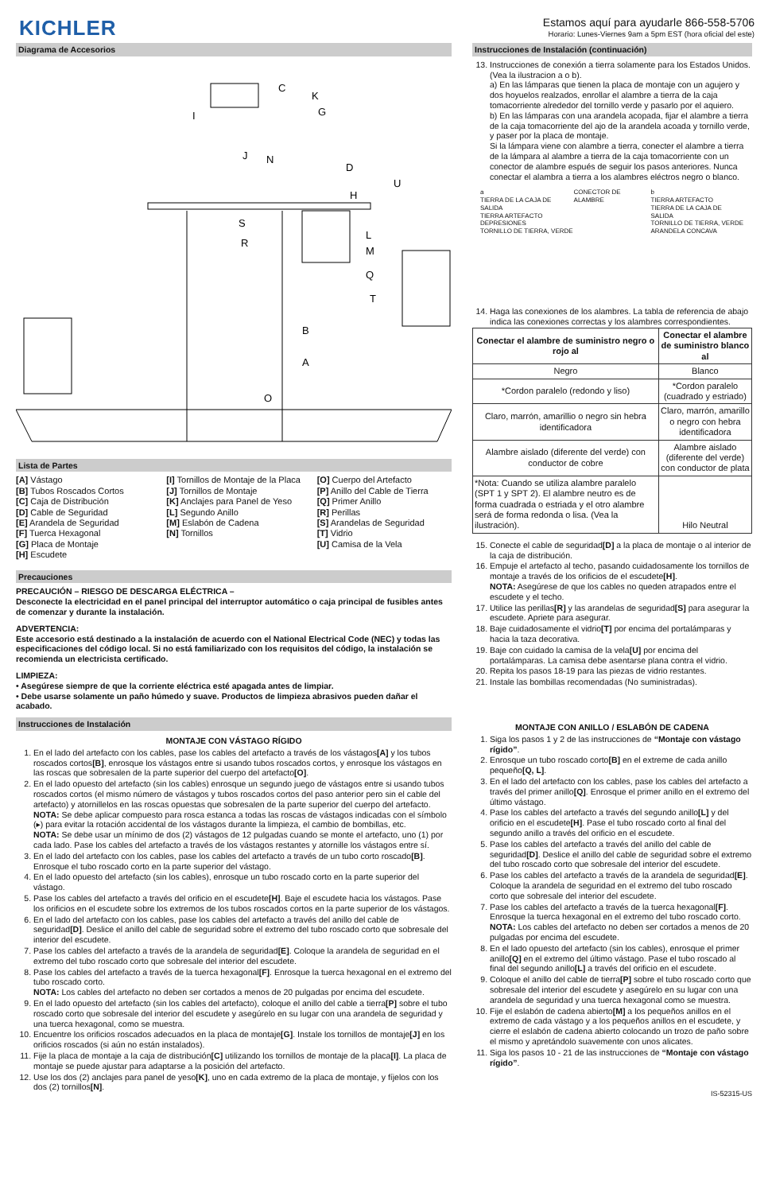KICHLER
Estamos aquí para ayudarle 866-558-5706
Horario: Lunes-Viernes 9am a 5pm EST (hora oficial del este)
Diagrama de Accesorios
C
K
G
I
J
N
D
H
U
S
R
L
M
Q
T
B
A
O
Lista de Partes
[A] Vástago
[B] Tubos Roscados Cortos
[C] Caja de Distribución
[D] Cable de Seguridad
[E] Arandela de Seguridad
[F] Tuerca Hexagonal
[G] Placa de Montaje
[H] Escudete
[I] Tornillos de Montaje de la Placa
[J] Tornillos de Montaje
[K] Anclajes para Panel de Yeso
[L] Segundo Anillo
[M] Eslabón de Cadena
[N] Tornillos
[O] Cuerpo del Artefacto
[P] Anillo del Cable de Tierra
[Q] Primer Anillo
[R] Perillas
[S] Arandelas de Seguridad
[T] Vidrio
[U] Camisa de la Vela
Precauciones
PRECAUCIÓN – RIESGO DE DESCARGA ELÉCTRICA –
Desconecte la electricidad en el panel principal del interruptor automático o caja principal de fusibles antes de comenzar y durante la instalación.
ADVERTENCIA:
Este accesorio está destinado a la instalación de acuerdo con el National Electrical Code (NEC) y todas las especificaciones del código local. Si no está familiarizado con los requisitos del código, la instalación se recomienda un electricista certificado.
LIMPIEZA:
• Asegúrese siempre de que la corriente eléctrica esté apagada antes de limpiar.
• Debe usarse solamente un paño húmedo y suave. Productos de limpieza abrasivos pueden dañar el acabado.
Instrucciones de Instalación
MONTAJE CON VÁSTAGO RÍGIDO
1. En el lado del artefacto con los cables, pase los cables del artefacto a través de los vástagos[A] y los tubos roscados cortos[B], enrosque los vástagos entre si usando tubos roscados cortos, y enrosque los vástagos en las roscas que sobresalen de la parte superior del cuerpo del artefacto[O].
2. En el lado opuesto del artefacto (sin los cables) enrosque un segundo juego de vástagos entre si usando tubos roscados cortos (el mismo número de vástagos y tubos roscados cortos del paso anterior pero sin el cable del artefacto) y atornillelos en las roscas opuestas que sobresalen de la parte superior del cuerpo del artefacto.
NOTA: Se debe aplicar compuesto para rosca estanca a todas las roscas de vástagos indicadas con el símbolo (▸) para evitar la rotación accidental de los vástagos durante la limpieza, el cambio de bombillas, etc.
NOTA: Se debe usar un mínimo de dos (2) vástagos de 12 pulgadas cuando se monte el artefacto, uno (1) por cada lado. Pase los cables del artefacto a través de los vástagos restantes y atornille los vástagos entre sí.
3. En el lado del artefacto con los cables, pase los cables del artefacto a través de un tubo corto roscado[B]. Enrosque el tubo roscado corto en la parte superior del vástago.
4. En el lado opuesto del artefacto (sin los cables), enrosque un tubo roscado corto en la parte superior del vástago.
5. Pase los cables del artefacto a través del orificio en el escudete[H]. Baje el escudete hacia los vástagos. Pase los orificios en el escudete sobre los extremos de los tubos roscados cortos en la parte superior de los vástagos.
6. En el lado del artefacto con los cables, pase los cables del artefacto a través del anillo del cable de seguridad[D]. Deslice el anillo del cable de seguridad sobre el extremo del tubo roscado corto que sobresale del interior del escudete.
7. Pase los cables del artefacto a través de la arandela de seguridad[E]. Coloque la arandela de seguridad en el extremo del tubo roscado corto que sobresale del interior del escudete.
8. Pase los cables del artefacto a través de la tuerca hexagonal[F]. Enrosque la tuerca hexagonal en el extremo del tubo roscado corto.
NOTA: Los cables del artefacto no deben ser cortados a menos de 20 pulgadas por encima del escudete.
9. En el lado opuesto del artefacto (sin los cables del artefacto), coloque el anillo del cable a tierra[P] sobre el tubo roscado corto que sobresale del interior del escudete y asegúrelo en su lugar con una arandela de seguridad y una tuerca hexagonal, como se muestra.
10. Encuentre los orificios roscados adecuados en la placa de montaje[G]. Instale los tornillos de montaje[J] en los orificios roscados (si aún no están instalados).
11. Fije la placa de montaje a la caja de distribución[C] utilizando los tornillos de montaje de la placa[I]. La placa de montaje se puede ajustar para adaptarse a la posición del artefacto.
12. Use los dos (2) anclajes para panel de yeso[K], uno en cada extremo de la placa de montaje, y fíjelos con los dos (2) tornillos[N].
Instrucciones de Instalación (continuación)
13. Instrucciones de conexión a tierra solamente para los Estados Unidos. (Vea la ilustracion a o b).
a) En las lámparas que tienen la placa de montaje con un agujero y dos hoyuelos realzados, enrollar el alambre a tierra de la caja tomacorriente alrededor del tornillo verde y pasarlo por el aquiero.
b) En las lámparas con una arandela acopada, fijar el alambre a tierra de la caja tomacorriente del ajo de la arandela acoada y tornillo verde, y paser por la placa de montaje.
Si la lámpara viene con alambre a tierra, conecter el alambre a tierra de la lámpara al alambre a tierra de la caja tomacorriente con un conector de alambre espués de seguir los pasos anteriores. Nunca conectar el alambra a tierra a los alambres eléctros negro o blanco.
a
TIERRA DE LA CAJA DE SALIDA
TIERRA ARTEFACTO
DEPRESIONES
TORNILLO DE TIERRA, VERDE
CONECTOR DE ALAMBRE b
TIERRA ARTEFACTO
TIERRA DE LA CAJA DE SALIDA
TORNILLO DE TIERRA, VERDE
ARANDELA CONCAVA
14. Haga las conexiones de los alambres. La tabla de referencia de abajo indica las conexiones correctas y los alambres correspondientes.
| Conectar el alambre de suministro negro o rojo al | Conectar el alambre de suministro blanco al |
| --- | --- |
| Negro | Blanco |
| *Cordon paralelo (redondo y liso) | *Cordon paralelo (cuadrado y estriado) |
| Claro, marrón, amarillio o negro sin hebra identificadora | Claro, marrón, amarillo o negro con hebra identificadora |
| Alambre aislado (diferente del verde) con conductor de cobre | Alambre aislado (diferente del verde) con conductor de plata |
| *Nota: Cuando se utiliza alambre paralelo (SPT 1 y SPT 2). El alambre neutro es de forma cuadrada o estriada y el otro alambre será de forma redonda o lisa. (Vea la ilustración). | Hilo Neutral |
15. Conecte el cable de seguridad[D] a la placa de montaje o al interior de la caja de distribución.
16. Empuje el artefacto al techo, pasando cuidadosamente los tornillos de montaje a través de los orificios de el escudete[H].
NOTA: Asegúrese de que los cables no queden atrapados entre el escudete y el techo.
17. Utilice las perillas[R] y las arandelas de seguridad[S] para asegurar la escudete. Apriete para asegurar.
18. Baje cuidadosamente el vidrio[T] por encima del portalámparas y hacia la taza decorativa.
19. Baje con cuidado la camisa de la vela[U] por encima del portalámparas. La camisa debe asentarse plana contra el vidrio.
20. Repita los pasos 18-19 para las piezas de vidrio restantes.
21. Instale las bombillas recomendadas (No suministradas).
MONTAJE CON ANILLO / ESLABÓN DE CADENA
1. Siga los pasos 1 y 2 de las instrucciones de “Montaje con vástago rígido”.
2. Enrosque un tubo roscado corto[B] en el extreme de cada anillo pequeño[Q, L].
3. En el lado del artefacto con los cables, pase los cables del artefacto a través del primer anillo[Q]. Enrosque el primer anillo en el extremo del último vástago.
4. Pase los cables del artefacto a través del segundo anillo[L] y del orificio en el escudete[H]. Pase el tubo roscado corto al final del segundo anillo a través del orificio en el escudete.
5. Pase los cables del artefacto a través del anillo del cable de seguridad[D]. Deslice el anillo del cable de seguridad sobre el extremo del tubo roscado corto que sobresale del interior del escudete.
6. Pase los cables del artefacto a través de la arandela de seguridad[E]. Coloque la arandela de seguridad en el extremo del tubo roscado corto que sobresale del interior del escudete.
7. Pase los cables del artefacto a través de la tuerca hexagonal[F]. Enrosque la tuerca hexagonal en el extremo del tubo roscado corto.
NOTA: Los cables del artefacto no deben ser cortados a menos de 20 pulgadas por encima del escudete.
8. En el lado opuesto del artefacto (sin los cables), enrosque el primer anillo[Q] en el extremo del último vástago. Pase el tubo roscado al final del segundo anillo[L] a través del orificio en el escudete.
9. Coloque el anillo del cable de tierra[P] sobre el tubo roscado corto que sobresale del interior del escudete y asegúrelo en su lugar con una arandela de seguridad y una tuerca hexagonal como se muestra.
10. Fije el eslabón de cadena abierto[M] a los pequeños anillos en el extremo de cada vástago y a los pequeños anillos en el escudete, y cierre el eslabón de cadena abierto colocando un trozo de paño sobre el mismo y apretándolo suavemente con unos alicates.
11. Siga los pasos 10 - 21 de las instrucciones de “Montaje con vástago rígido”.
IS-52315-US